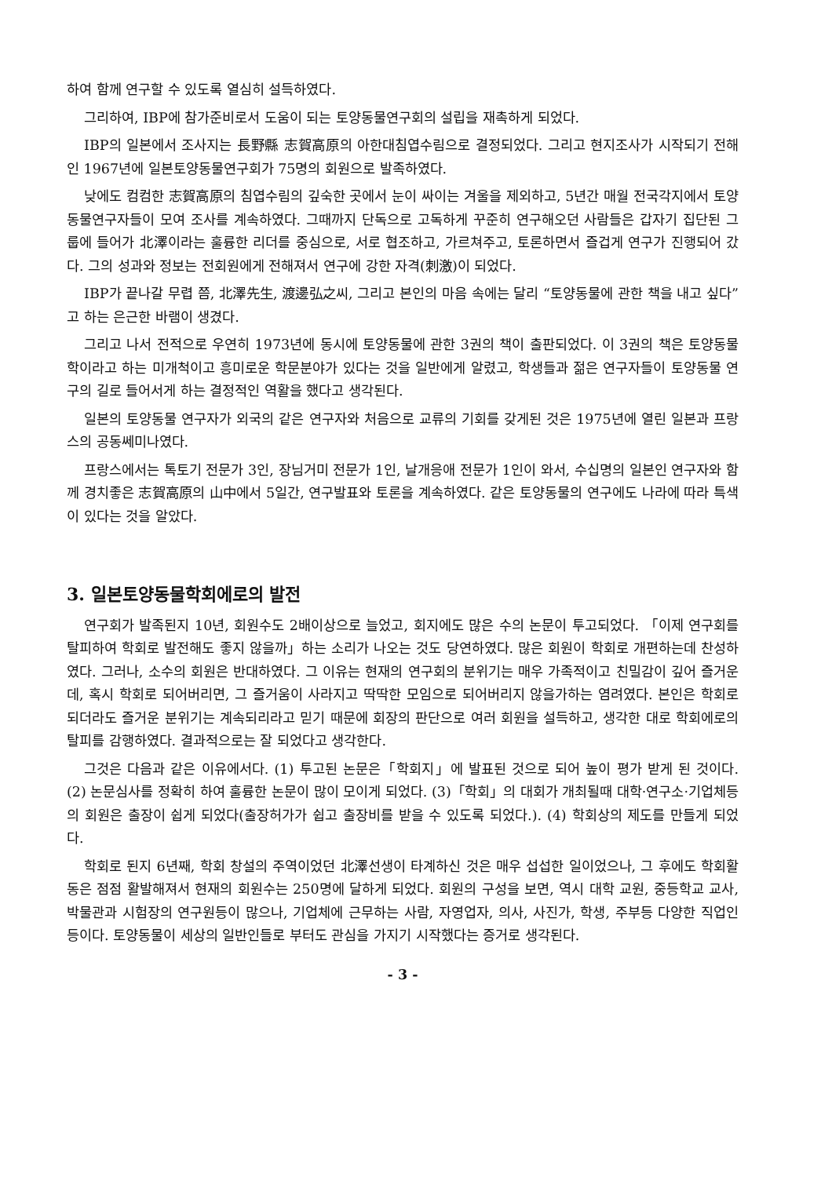하여 함께 연구할 수 있도록 열심히 설득하였다.
그리하여, IBP에 참가준비로서 도움이 되는 토양동물연구회의 설립을 재촉하게 되었다.
IBP의 일본에서 조사지는 長野縣 志賀高原의 아한대침엽수림으로 결정되었다. 그리고 현지조사가 시작되기 전해인 1967년에 일본토양동물연구회가 75명의 회원으로 발족하였다.
낮에도 컴컴한 志賀高原의 침엽수림의 깊숙한 곳에서 눈이 싸이는 겨울을 제외하고, 5년간 매월 전국각지에서 토양동물연구자들이 모여 조사를 계속하였다. 그때까지 단독으로 고독하게 꾸준히 연구해오던 사람들은 갑자기 집단된 그룹에 들어가 北澤이라는 훌륭한 리더를 중심으로, 서로 협조하고, 가르쳐주고, 토론하면서 즐겁게 연구가 진행되어 갔다. 그의 성과와 정보는 전회원에게 전해져서 연구에 강한 자격(刺激)이 되었다.
IBP가 끝나갈 무렵 쯤, 北澤先生, 渡邊弘之씨, 그리고 본인의 마음 속에는 달리 “토양동물에 관한 책을 내고 싶다”고 하는 은근한 바램이 생겼다.
그리고 나서 전적으로 우연히 1973년에 동시에 토양동물에 관한 3권의 책이 출판되었다. 이 3권의 책은 토양동물학이라고 하는 미개척이고 흥미로운 학문분야가 있다는 것을 일반에게 알렸고, 학생들과 젊은 연구자들이 토양동물 연구의 길로 들어서게 하는 결정적인 역활을 했다고 생각된다.
일본의 토양동물 연구자가 외국의 같은 연구자와 처음으로 교류의 기회를 갖게된 것은 1975년에 열린 일본과 프랑스의 공동쎄미나였다.
프랑스에서는 톡토기 전문가 3인, 장님거미 전문가 1인, 날개응애 전문가 1인이 와서, 수십명의 일본인 연구자와 함께 경치좋은 志賀高原의 山中에서 5일간, 연구발표와 토론을 계속하였다. 같은 토양동물의 연구에도 나라에 따라 특색이 있다는 것을 알았다.
3. 일본토양동물학회에로의 발전
연구회가 발족된지 10년, 회원수도 2배이상으로 늘었고, 회지에도 많은 수의 논문이 투고되었다. 「이제 연구회를 탈피하여 학회로 발전해도 좋지 않을까」하는 소리가 나오는 것도 당연하였다. 많은 회원이 학회로 개편하는데 찬성하였다. 그러나, 소수의 회원은 반대하였다. 그 이유는 현재의 연구회의 분위기는 매우 가족적이고 친밀감이 깊어 즐거운데, 혹시 학회로 되어버리면, 그 즐거움이 사라지고 딱딱한 모임으로 되어버리지 않을가하는 염려였다. 본인은 학회로 되더라도 즐거운 분위기는 계속되리라고 믿기 때문에 회장의 판단으로 여러 회원을 설득하고, 생각한 대로 학회에로의 탈피를 감행하였다. 결과적으로는 잘 되었다고 생각한다.
그것은 다음과 같은 이유에서다. (1) 투고된 논문은「학회지」에 발표된 것으로 되어 높이 평가 받게 된 것이다. (2) 논문심사를 정확히 하여 훌륭한 논문이 많이 모이게 되었다. (3)「학회」의 대회가 개최될때 대학·연구소·기업체등의 회원은 출장이 쉽게 되었다(출장허가가 쉽고 출장비를 받을 수 있도록 되었다.). (4) 학회상의 제도를 만들게 되었다.
학회로 된지 6년째, 학회 창설의 주역이었던 北澤선생이 타계하신 것은 매우 섭섭한 일이었으나, 그 후에도 학회활동은 점점 활발해져서 현재의 회원수는 250명에 달하게 되었다. 회원의 구성을 보면, 역시 대학 교원, 중등학교 교사, 박물관과 시험장의 연구원등이 많으나, 기업체에 근무하는 사람, 자영업자, 의사, 사진가, 학생, 주부등 다양한 직업인 등이다. 토양동물이 세상의 일반인들로 부터도 관심을 가지기 시작했다는 증거로 생각된다.
- 3 -